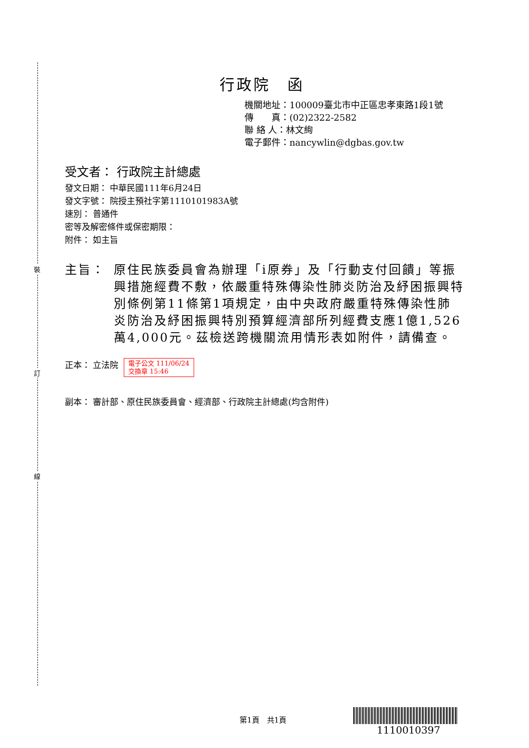裝
訂
線
行政院　函
機關地址：100009臺北市中正區忠孝東路1段1號
傳　　真：(02)2322-2582
聯 絡 人：林文絢
電子郵件：nancywlin@dgbas.gov.tw
受文者： 行政院主計總處
發文日期： 中華民國111年6月24日
發文字號： 院授主預社字第1110101983A號
速別： 普通件
密等及解密條件或保密期限：
附件： 如主旨
主旨： 原住民族委員會為辦理「i原券」及「行動支付回饋」等振興措施經費不敷，依嚴重特殊傳染性肺炎防治及紓困振興特別條例第11條第1項規定，由中央政府嚴重特殊傳染性肺炎防治及紓困振興特別預算經濟部所列經費支應1億1,526萬4,000元。茲檢送跨機關流用情形表如附件，請備查。
正本： 立法院 電子公文 111/06/24
交換章 15:46
副本： 審計部、原住民族委員會、經濟部、行政院主計總處(均含附件)
第1頁　共1頁
1110010397